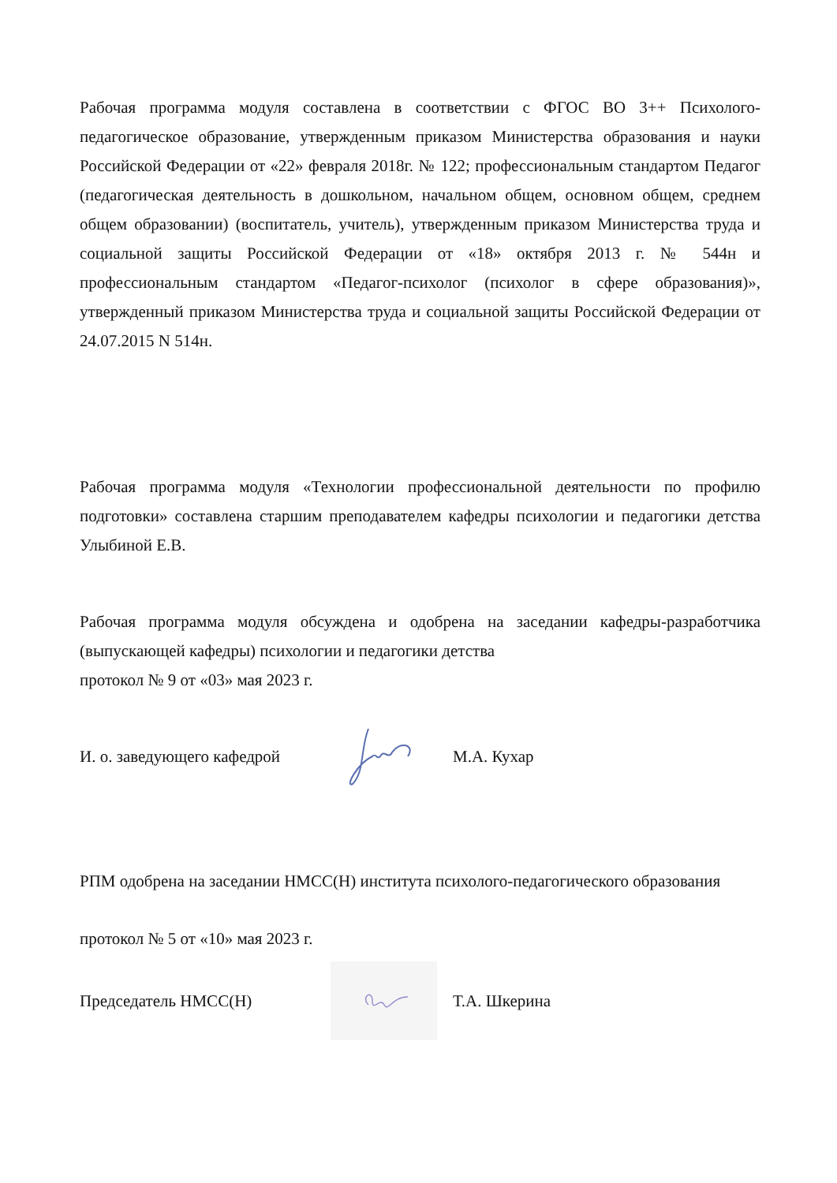Рабочая программа модуля составлена в соответствии с ФГОС ВО 3++ Психолого-педагогическое образование, утвержденным приказом Министерства образования и науки Российской Федерации от «22» февраля 2018г. № 122; профессиональным стандартом Педагог (педагогическая деятельность в дошкольном, начальном общем, основном общем, среднем общем образовании) (воспитатель, учитель), утвержденным приказом Министерства труда и социальной защиты Российской Федерации от «18» октября 2013 г. № 544н и профессиональным стандартом «Педагог-психолог (психолог в сфере образования)», утвержденный приказом Министерства труда и социальной защиты Российской Федерации от 24.07.2015 N 514н.
Рабочая программа модуля «Технологии профессиональной деятельности по профилю подготовки» составлена старшим преподавателем кафедры психологии и педагогики детства Улыбиной Е.В.
Рабочая программа модуля обсуждена и одобрена на заседании кафедры-разработчика (выпускающей кафедры) психологии и педагогики детства
протокол № 9 от «03» мая 2023 г.
И. о. заведующего кафедрой М.А. Кухар
РПМ одобрена на заседании НМСС(Н) института психолого-педагогического образования
протокол № 5 от «10» мая 2023 г.
Председатель НМСС(Н) Т.А. Шкерина